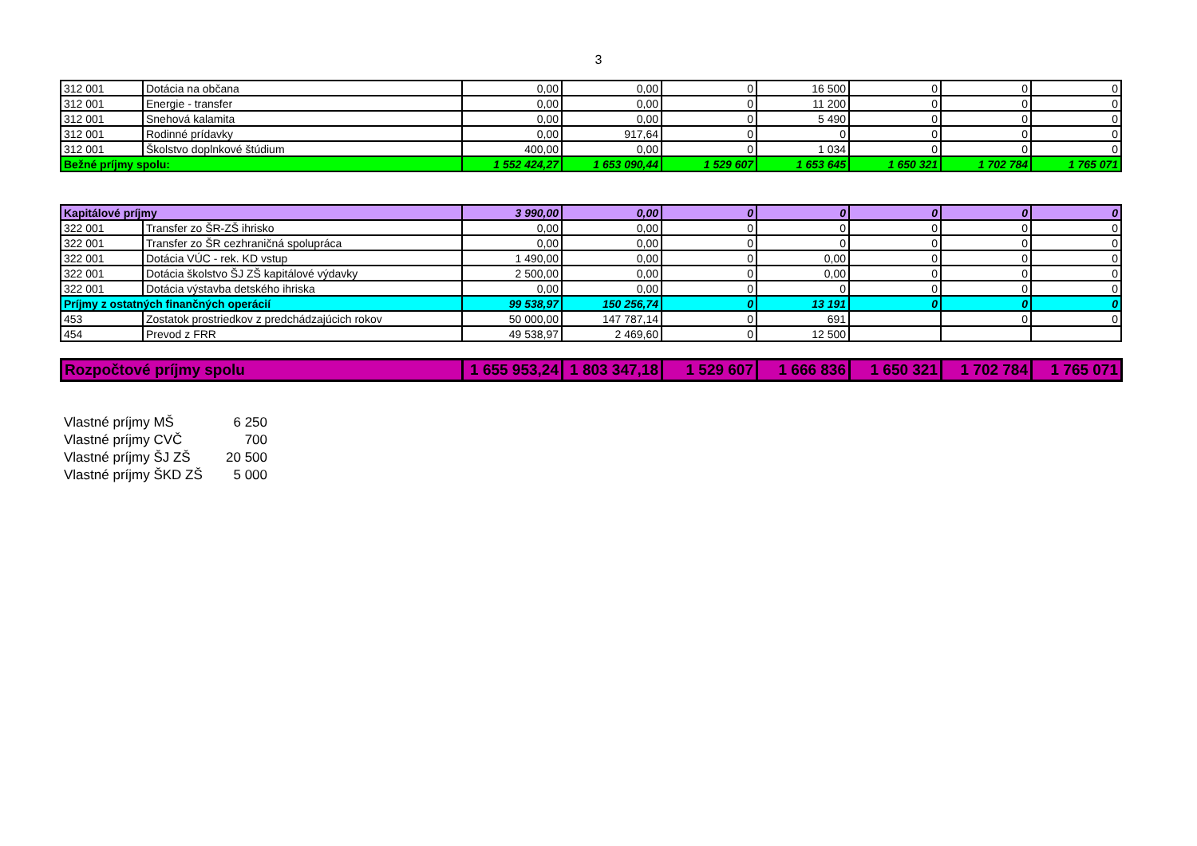3
| 312 001 | Dotácia na občana | 0,00 | 0,00 | 0 | 16 500 | 0 | 0 | 0 |
| 312 001 | Energie - transfer | 0,00 | 0,00 | 0 | 11 200 | 0 | 0 | 0 |
| 312 001 | Snehová kalamita | 0,00 | 0,00 | 0 | 5 490 | 0 | 0 | 0 |
| 312 001 | Rodinné prídavky | 0,00 | 917,64 | 0 | 0 | 0 | 0 | 0 |
| 312 001 | Školstvo doplnkové štúdium | 400,00 | 0,00 | 0 | 1 034 | 0 | 0 | 0 |
| Bežné príjmy spolu: | | 1 552 424,27 | 1 653 090,44 | 1 529 607 | 1 653 645 | 1 650 321 | 1 702 784 | 1 765 071 |
| Kapitálové príjmy | | 3 990,00 | 0,00 | 0 | 0 | 0 | 0 | 0 |
| 322 001 | Transfer zo ŠR-ZŠ ihrisko | 0,00 | 0,00 | 0 | 0 | 0 | 0 | 0 |
| 322 001 | Transfer zo ŠR cezhraničná spolupráca | 0,00 | 0,00 | 0 | 0 | 0 | 0 | 0 |
| 322 001 | Dotácia VÚC - rek. KD vstup | 1 490,00 | 0,00 | 0 | 0,00 | 0 | 0 | 0 |
| 322 001 | Dotácia školstvo ŠJ ZŠ kapitálové výdavky | 2 500,00 | 0,00 | 0 | 0,00 | 0 | 0 | 0 |
| 322 001 | Dotácia výstavba detského ihriska | 0,00 | 0,00 | 0 | 0 | 0 | 0 | 0 |
| Príjmy z ostatných finančných operácií | | 99 538,97 | 150 256,74 | 0 | 13 191 | 0 | 0 | 0 |
| 453 | Zostatok prostriedkov z predchádzajúcich rokov | 50 000,00 | 147 787,14 | 0 | 691 | | 0 | 0 |
| 454 | Prevod z FRR | 49 538,97 | 2 469,60 | 0 | 12 500 | | | |
| Rozpočtové príjmy spolu | 1 655 953,24 | 1 803 347,18 | 1 529 607 | 1 666 836 | 1 650 321 | 1 702 784 | 1 765 071 |
Vlastné príjmy MŠ 6 250
Vlastné príjmy CVČ 700
Vlastné príjmy ŠJ ZŠ 20 500
Vlastné príjmy ŠKD ZŠ 5 000